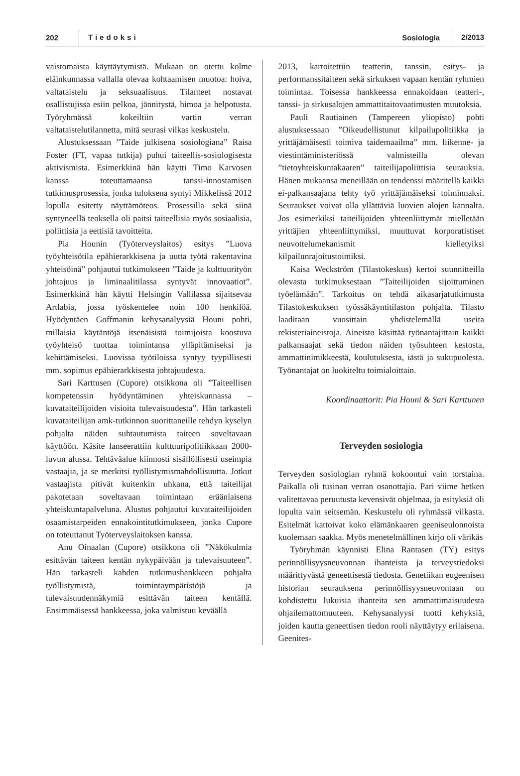202 Tiedoksi Sosiologia 2/2013
vaistomaista käyttäytymistä. Mukaan on otettu kolme eläinkunnassa vallalla olevaa kohtaamisen muotoa: hoiva, valtataistelu ja seksuaalisuus. Tilanteet nostavat osallistujissa esiin pelkoa, jännitystä, himoa ja helpotusta. Työryhmässä kokeiltiin vartin verran valtataistelutilannetta, mitä seurasi vilkas keskustelu.
Alustuksessaan ”Taide julkisena sosiologiana” Raisa Foster (FT, vapaa tutkija) puhui taiteellis-sosiologisesta aktivismista. Esimerkkinä hän käytti Timo Karvosen kanssa toteuttamaansa tanssi-innostamisen tutkimusprosessia, jonka tuloksena syntyi Mikkelissä 2012 lopulla esitetty näyttämöteos. Prosessilla sekä siinä syntyneellä teoksella oli paitsi taiteellisia myös sosiaalisia, poliittisia ja eettisiä tavoitteita.
Pia Hounin (Työterveyslaitos) esitys ”Luova työyhteisötila epähierarkkisena ja uutta työtä rakentavina yhteisöinä” pohjautui tutkimukseen ”Taide ja kulttuurityön johtajuus ja liminaalitilassa syntyvät innovaatiot”. Esimerkkinä hän käytti Helsingin Vallilassa sijaitsevaa Artlabia, jossa työskentelee noin 100 henkilöä. Hyödyntäen Goffmanin kehysanalyysiä Houni pohti, millaisia käytäntöjä itsenäisistä toimijoista koostuva työyhteisö tuottaa toimintansa ylläpitämiseksi ja kehittämiseksi. Luovissa työtiloissa syntyy tyypillisesti mm. sopimus epähierarkkisesta johtajuudesta.
Sari Karttusen (Cupore) otsikkona oli ”Taiteellisen kompetenssin hyödyntäminen yhteiskunnassa – kuvataiteilijoiden visioita tulevaisuudesta”. Hän tarkasteli kuvataiteilijan amk-tutkinnon suorittaneille tehdyn kyselyn pohjalta näiden suhtautumista taiteen soveltavaan käyttöön. Käsite lanseerattiin kulttuuripolitiikkaan 2000-luvun alussa. Tehtäväalue kiinnosti sisällöllisesti useimpia vastaajia, ja se merkitsi työllistymismahdollisuutta. Jotkut vastaajista pitivät kuitenkin uhkana, että taiteilijat pakotetaan soveltavaan toimintaan eräänlaisena yhteiskuntapalveluna. Alustus pohjautui kuvataiteilijoiden osaamistarpeiden ennakointitutkimukseen, jonka Cupore on toteuttanut Työterveyslaitoksen kanssa.
Anu Oinaalan (Cupore) otsikkona oli ”Näkökulmia esittävän taiteen kentän nykypäivään ja tulevaisuuteen”. Hän tarkasteli kahden tutkimushankkeen pohjalta työllistymistä, toimintaympäristöjä ja tulevaisuudennäkymiä esittävän taiteen kentällä. Ensimmäisessä hankkeessa, joka valmistuu keväällä
2013, kartoitettiin teatterin, tanssin, esitys- ja performanssitaiteen sekä sirkuksen vapaan kentän ryhmien toimintaa. Toisessa hankkeessa ennakoidaan teatteri-, tanssi- ja sirkusalojen ammattitaitovaatimusten muutoksia.
Pauli Rautiainen (Tampereen yliopisto) pohti alustuksessaan ”Oikeudellistunut kilpailupolitiikka ja yrittäjämäisesti toimiva taidemaailma” mm. liikenne- ja viestintäministeriössä valmisteilla olevan ”tietoyhteiskuntakaaren” taiteilijapoliittisia seurauksia. Hänen mukaansa meneillään on tendenssi määritellä kaikki ei-palkansaajana tehty työ yrittäjämäiseksi toiminnaksi. Seuraukset voivat olla yllättäviä luovien alojen kannalta. Jos esimerkiksi taiteilijoiden yhteenliittymät mielletään yrittäjien yhteenliittymiksi, muuttuvat korporatistiset neuvottelumekanismit kielletyiksi kilpailunrajoitustoimiksi.
Kaisa Weckström (Tilastokeskus) kertoi suunnitteilla olevasta tutkimuksestaan ”Taiteilijoiden sijoittuminen työelämään”. Tarkoitus on tehdä aikasarjatutkimusta Tilastokeskuksen työssäkäyntitilaston pohjalta. Tilasto laaditaan vuosittain yhdistelemällä useita rekisteriaineistoja. Aineisto käsittää työnantajittain kaikki palkansaajat sekä tiedon näiden työsuhteen kestosta, ammattinimikkeestä, koulutuksesta, iästä ja sukupuolesta. Työnantajat on luokiteltu toimialoittain.
Koordinaattorit: Pia Houni & Sari Karttunen
Terveyden sosiologia
Terveyden sosiologian ryhmä kokoontui vain torstaina. Paikalla oli tusinan verran osanottajia. Pari viime hetken valitettavaa peruutusta kevensivät ohjelmaa, ja esityksiä oli lopulta vain seitsemän. Keskustelu oli ryhmässä vilkasta. Esitelmät kattoivat koko elämänkaaren geeniseulonnoista kuolemaan saakka. Myös menetelmällinen kirjo oli värikäs
Työryhmän käynnisti Elina Rantasen (TY) esitys perinnöllisyysneuvonnan ihanteista ja terveystiedoksi määrittyvästä geneettisestä tiedosta. Genetiikan eugeenisen historian seurauksena perinnöllisyysneuvontaan on kohdistettu lukuisia ihanteita sen ammattimaisuudesta ohjailemattomuuteen. Kehysanalyysi tuotti kehyksiä, joiden kautta geneettisen tiedon rooli näyttäytyy erilaisena. Geenites-